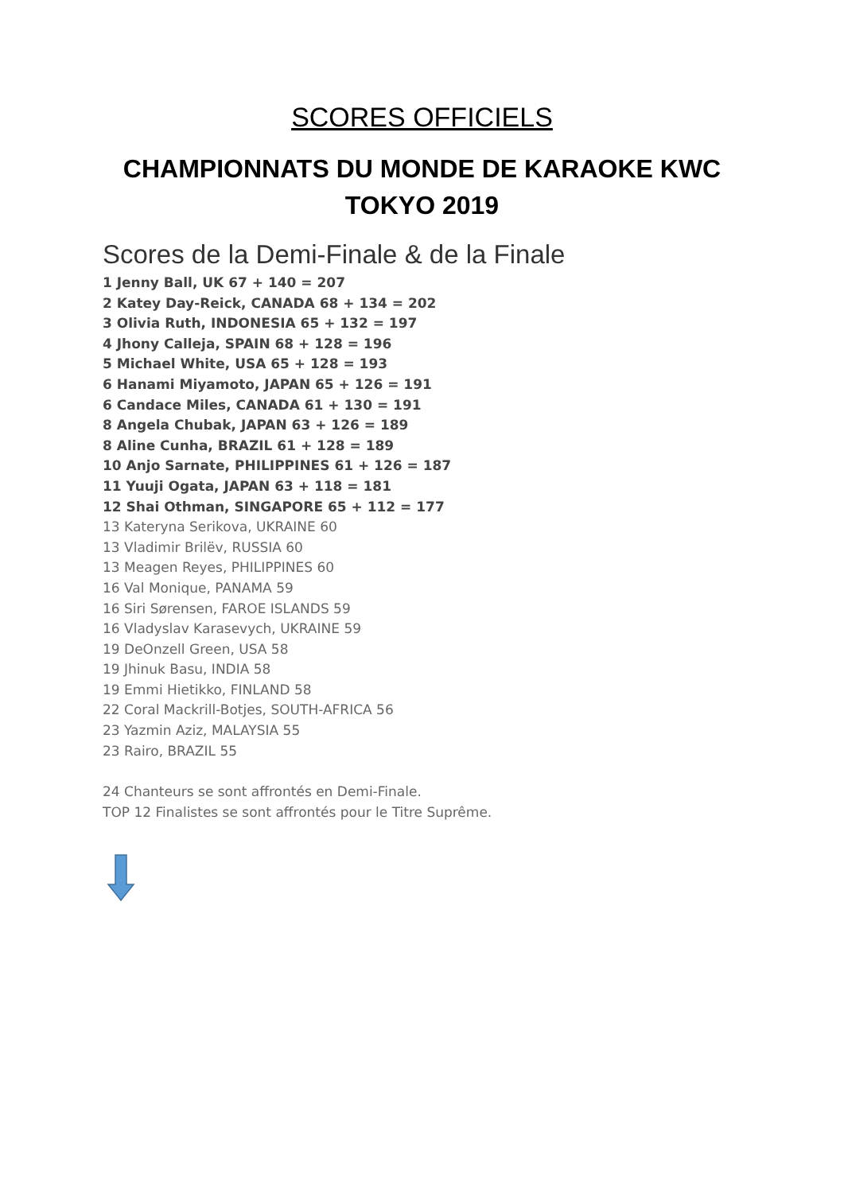SCORES OFFICIELS
CHAMPIONNATS DU MONDE DE KARAOKE KWC
TOKYO 2019
Scores de la Demi-Finale & de la Finale
1 Jenny Ball, UK 67 + 140 = 207
2 Katey Day-Reick, CANADA 68 + 134 = 202
3 Olivia Ruth, INDONESIA 65 + 132 = 197
4 Jhony Calleja, SPAIN 68 + 128 = 196
5 Michael White, USA 65 + 128 = 193
6 Hanami Miyamoto, JAPAN 65 + 126 = 191
6 Candace Miles, CANADA 61 + 130 = 191
8 Angela Chubak, JAPAN 63 + 126 = 189
8 Aline Cunha, BRAZIL 61 + 128 = 189
10 Anjo Sarnate, PHILIPPINES 61 + 126 = 187
11 Yuuji Ogata, JAPAN 63 + 118 = 181
12 Shai Othman, SINGAPORE 65 + 112 = 177
13 Kateryna Serikova, UKRAINE 60
13 Vladimir Brilëv, RUSSIA 60
13 Meagen Reyes, PHILIPPINES 60
16 Val Monique, PANAMA 59
16 Siri Sørensen, FAROE ISLANDS 59
16 Vladyslav Karasevych, UKRAINE 59
19 DeOnzell Green, USA 58
19 Jhinuk Basu, INDIA 58
19 Emmi Hietikko, FINLAND 58
22 Coral Mackrill-Botjes, SOUTH-AFRICA 56
23 Yazmin Aziz, MALAYSIA 55
23 Rairo, BRAZIL 55
24 Chanteurs se sont affrontés en Demi-Finale.
TOP 12 Finalistes se sont affrontés pour le Titre Suprême.